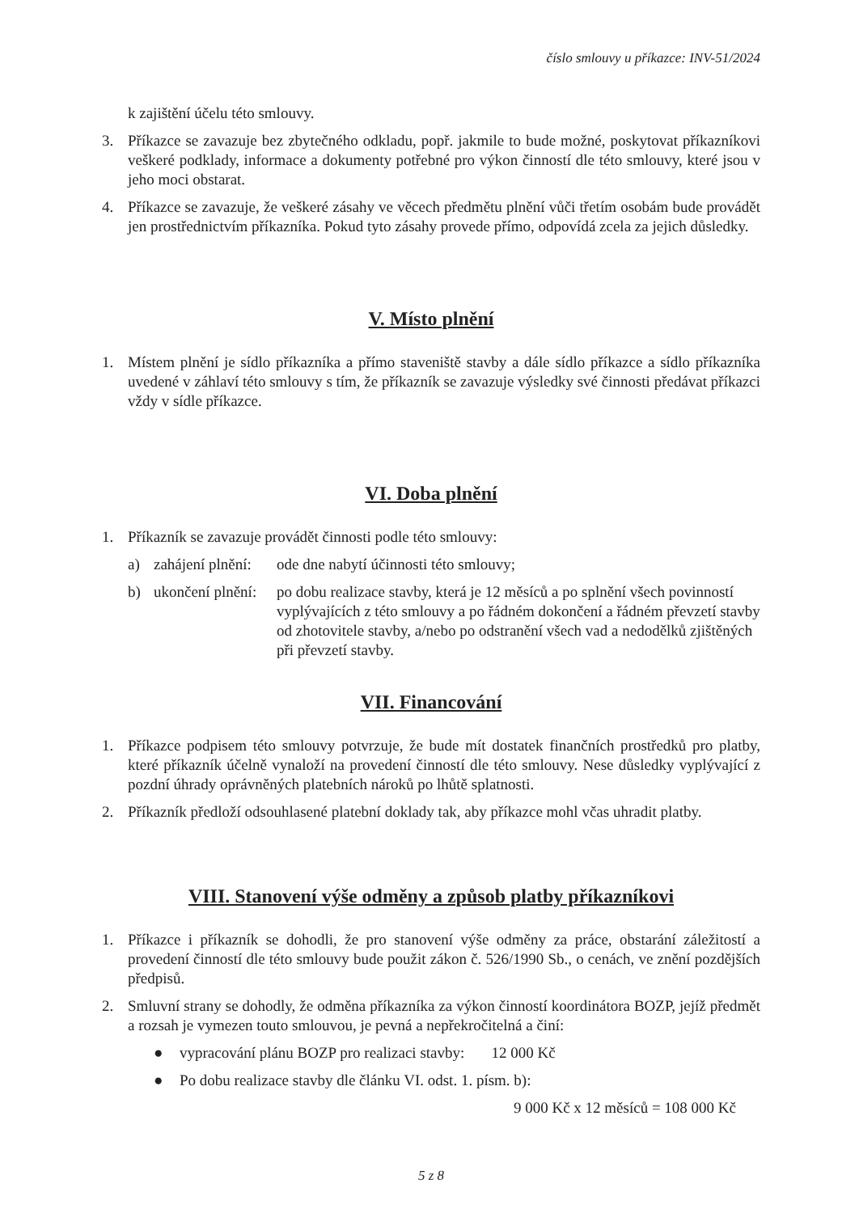číslo smlouvy u příkazce: INV-51/2024
k zajištění účelu této smlouvy.
3. Příkazce se zavazuje bez zbytečného odkladu, popř. jakmile to bude možné, poskytovat příkazníkovi veškeré podklady, informace a dokumenty potřebné pro výkon činností dle této smlouvy, které jsou v jeho moci obstarat.
4. Příkazce se zavazuje, že veškeré zásahy ve věcech předmětu plnění vůči třetím osobám bude provádět jen prostřednictvím příkazníka. Pokud tyto zásahy provede přímo, odpovídá zcela za jejich důsledky.
V. Místo plnění
1. Místem plnění je sídlo příkazníka a přímo staveniště stavby a dále sídlo příkazce a sídlo příkazníka uvedené v záhlaví této smlouvy s tím, že příkazník se zavazuje výsledky své činnosti předávat příkazci vždy v sídle příkazce.
VI. Doba plnění
1. Příkazník se zavazuje provádět činnosti podle této smlouvy:
a) zahájení plnění: ode dne nabytí účinnosti této smlouvy;
b) ukončení plnění: po dobu realizace stavby, která je 12 měsíců a po splnění všech povinností vyplývajících z této smlouvy a po řádném dokončení a řádném převzetí stavby od zhotovitele stavby, a/nebo po odstranění všech vad a nedodělků zjištěných při převzetí stavby.
VII. Financování
1. Příkazce podpisem této smlouvy potvrzuje, že bude mít dostatek finančních prostředků pro platby, které příkazník účelně vynaloží na provedení činností dle této smlouvy. Nese důsledky vyplývající z pozdní úhrady oprávněných platebních nároků po lhůtě splatnosti.
2. Příkazník předloží odsouhlasené platební doklady tak, aby příkazce mohl včas uhradit platby.
VIII. Stanovení výše odměny a způsob platby příkazníkovi
1. Příkazce i příkazník se dohodli, že pro stanovení výše odměny za práce, obstarání záležitostí a provedení činností dle této smlouvy bude použit zákon č. 526/1990 Sb., o cenách, ve znění pozdějších předpisů.
2. Smluvní strany se dohodly, že odměna příkazníka za výkon činností koordinátora BOZP, jejíž předmět a rozsah je vymezen touto smlouvou, je pevná a nepřekročitelná a činí:
● vypracování plánu BOZP pro realizaci stavby: 12 000 Kč
● Po dobu realizace stavby dle článku VI. odst. 1. písm. b):
9 000 Kč x 12 měsíců = 108 000 Kč
5 z 8